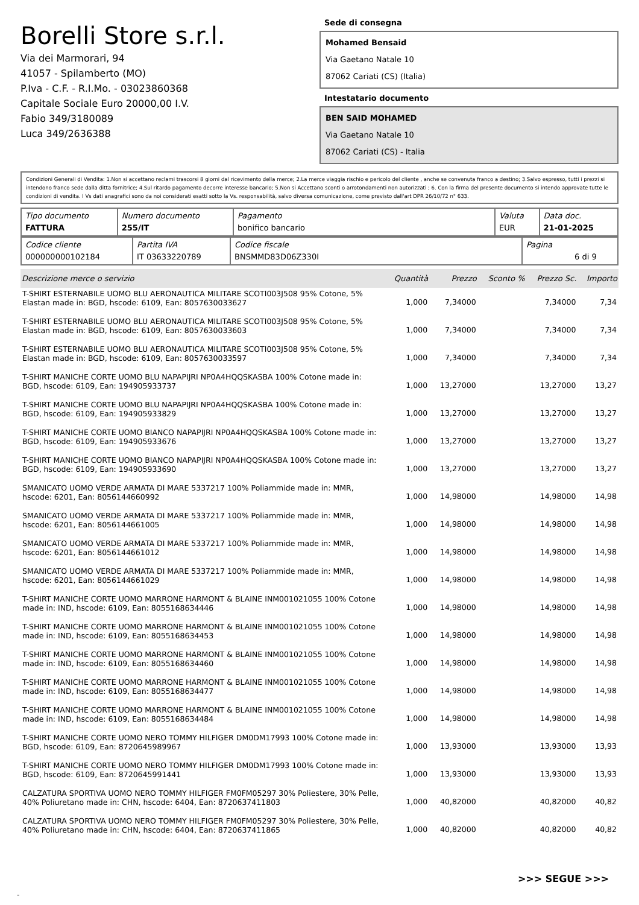Borelli Store s.r.l.
Via dei Marmorari, 94
41057 - Spilamberto (MO)
P.Iva - C.F. - R.I.Mo. - 03023860368
Capitale Sociale Euro 20000,00 I.V.
Fabio 349/3180089
Luca 349/2636388
Sede di consegna
Mohamed Bensaid
Via Gaetano Natale 10
87062 Cariati (CS) (Italia)
Intestatario documento
BEN SAID MOHAMED
Via Gaetano Natale 10
87062 Cariati (CS) - Italia
Condizioni Generali di Vendita: 1.Non si accettano reclami trascorsi 8 giorni dal ricevimento della merce; 2.La merce viaggia rischio e pericolo del cliente , anche se convenuta franco a destino; 3.Salvo espresso, tutti i prezzi si intendono franco sede dalla ditta fornitrice; 4.Sul ritardo pagamento decorre interesse bancario; 5.Non si Accettano sconti o arrotondamenti non autorizzati ; 6. Con la firma del presente documento si intendo approvate tutte le condizioni di vendita. I Vs dati anagrafici sono da noi considerati esatti sotto la Vs. responsabilità, salvo diversa comunicazione, come previsto dall'art DPR 26/10/72 n° 633.
| Tipo documento FATTURA | Numero documento 255/IT | Pagamento bonifico bancario | Valuta EUR | Data doc. 21-01-2025 |
| Codice cliente 000000000102184 | Partita IVA IT 03633220789 | Codice fiscale BNSMMD83D06Z330I | Pagina 6 di 9 |
| Descrizione merce o servizio | Quantità | Prezzo | Sconto % | Prezzo Sc. | Importo |
| --- | --- | --- | --- | --- | --- |
| T-SHIRT ESTERNABILE UOMO BLU AERONAUTICA MILITARE SCOTI003J508 95% Cotone, 5% Elastan made in: BGD, hscode: 6109, Ean: 8057630033627 | 1,000 | 7,34000 | | 7,34000 | 7,34 |
| T-SHIRT ESTERNABILE UOMO BLU AERONAUTICA MILITARE SCOTI003J508 95% Cotone, 5% Elastan made in: BGD, hscode: 6109, Ean: 8057630033603 | 1,000 | 7,34000 | | 7,34000 | 7,34 |
| T-SHIRT ESTERNABILE UOMO BLU AERONAUTICA MILITARE SCOTI003J508 95% Cotone, 5% Elastan made in: BGD, hscode: 6109, Ean: 8057630033597 | 1,000 | 7,34000 | | 7,34000 | 7,34 |
| T-SHIRT MANICHE CORTE UOMO BLU NAPAPIJRI NP0A4HQQSKASBA 100% Cotone made in: BGD, hscode: 6109, Ean: 194905933737 | 1,000 | 13,27000 | | 13,27000 | 13,27 |
| T-SHIRT MANICHE CORTE UOMO BLU NAPAPIJRI NP0A4HQQSKASBA 100% Cotone made in: BGD, hscode: 6109, Ean: 194905933829 | 1,000 | 13,27000 | | 13,27000 | 13,27 |
| T-SHIRT MANICHE CORTE UOMO BIANCO NAPAPIJRI NP0A4HQQSKASBA 100% Cotone made in: BGD, hscode: 6109, Ean: 194905933676 | 1,000 | 13,27000 | | 13,27000 | 13,27 |
| T-SHIRT MANICHE CORTE UOMO BIANCO NAPAPIJRI NP0A4HQQSKASBA 100% Cotone made in: BGD, hscode: 6109, Ean: 194905933690 | 1,000 | 13,27000 | | 13,27000 | 13,27 |
| SMANICATO UOMO VERDE ARMATA DI MARE 5337217 100% Poliammide made in: MMR, hscode: 6201, Ean: 8056144660992 | 1,000 | 14,98000 | | 14,98000 | 14,98 |
| SMANICATO UOMO VERDE ARMATA DI MARE 5337217 100% Poliammide made in: MMR, hscode: 6201, Ean: 8056144661005 | 1,000 | 14,98000 | | 14,98000 | 14,98 |
| SMANICATO UOMO VERDE ARMATA DI MARE 5337217 100% Poliammide made in: MMR, hscode: 6201, Ean: 8056144661012 | 1,000 | 14,98000 | | 14,98000 | 14,98 |
| SMANICATO UOMO VERDE ARMATA DI MARE 5337217 100% Poliammide made in: MMR, hscode: 6201, Ean: 8056144661029 | 1,000 | 14,98000 | | 14,98000 | 14,98 |
| T-SHIRT MANICHE CORTE UOMO MARRONE HARMONT & BLAINE INM001021055 100% Cotone made in: IND, hscode: 6109, Ean: 8055168634446 | 1,000 | 14,98000 | | 14,98000 | 14,98 |
| T-SHIRT MANICHE CORTE UOMO MARRONE HARMONT & BLAINE INM001021055 100% Cotone made in: IND, hscode: 6109, Ean: 8055168634453 | 1,000 | 14,98000 | | 14,98000 | 14,98 |
| T-SHIRT MANICHE CORTE UOMO MARRONE HARMONT & BLAINE INM001021055 100% Cotone made in: IND, hscode: 6109, Ean: 8055168634460 | 1,000 | 14,98000 | | 14,98000 | 14,98 |
| T-SHIRT MANICHE CORTE UOMO MARRONE HARMONT & BLAINE INM001021055 100% Cotone made in: IND, hscode: 6109, Ean: 8055168634477 | 1,000 | 14,98000 | | 14,98000 | 14,98 |
| T-SHIRT MANICHE CORTE UOMO MARRONE HARMONT & BLAINE INM001021055 100% Cotone made in: IND, hscode: 6109, Ean: 8055168634484 | 1,000 | 14,98000 | | 14,98000 | 14,98 |
| T-SHIRT MANICHE CORTE UOMO NERO TOMMY HILFIGER DM0DM17993 100% Cotone made in: BGD, hscode: 6109, Ean: 8720645989967 | 1,000 | 13,93000 | | 13,93000 | 13,93 |
| T-SHIRT MANICHE CORTE UOMO NERO TOMMY HILFIGER DM0DM17993 100% Cotone made in: BGD, hscode: 6109, Ean: 8720645991441 | 1,000 | 13,93000 | | 13,93000 | 13,93 |
| CALZATURA SPORTIVA UOMO NERO TOMMY HILFIGER FM0FM05297 30% Poliestere, 30% Pelle, 40% Poliuretano made in: CHN, hscode: 6404, Ean: 8720637411803 | 1,000 | 40,82000 | | 40,82000 | 40,82 |
| CALZATURA SPORTIVA UOMO NERO TOMMY HILFIGER FM0FM05297 30% Poliestere, 30% Pelle, 40% Poliuretano made in: CHN, hscode: 6404, Ean: 8720637411865 | 1,000 | 40,82000 | | 40,82000 | 40,82 |
>>> SEGUE >>>
-